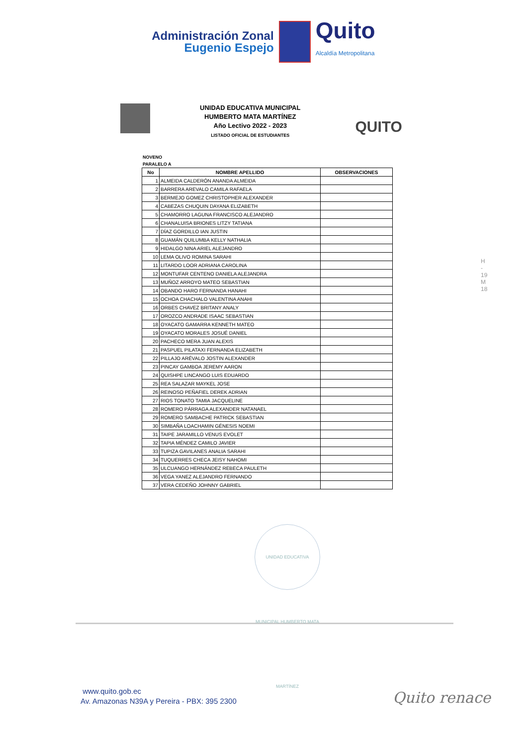Administración Zonal
Eugenio Espejo
Quito
Alcaldía Metropolitana
UNIDAD EDUCATIVA MUNICIPAL
HUMBERTO MATA MARTÍNEZ
Año Lectivo 2022 - 2023
LISTADO OFICIAL DE ESTUDIANTES
QUITO
NOVENO
PARALELO A
| No | NOMBRE APELLIDO | OBSERVACIONES |
| --- | --- | --- |
| 1 | ALMEIDA CALDERÓN ANANDA ALMEIDA | |
| 2 | BARRERA AREVALO CAMILA RAFAELA | |
| 3 | BERMEJO GOMEZ CHRISTOPHER ALEXANDER | |
| 4 | CABEZAS CHUQUIN DAYANA ELIZABETH | |
| 5 | CHAMORRO LAGUNA FRANCISCO ALEJANDRO | |
| 6 | CHANALUISA BRIONES LITZY TATIANA | |
| 7 | DÍAZ GORDILLO IAN JUSTIN | |
| 8 | GUAMÁN QUILUMBA KELLY NATHALIA | |
| 9 | HIDALGO NINA ARIEL ALEJANDRO | |
| 10 | LEMA OLIVO ROMINA SARAHI | |
| 11 | LITARDO LOOR ADRIANA CAROLINA | |
| 12 | MONTUFAR CENTENO DANIELA ALEJANDRA | |
| 13 | MUÑOZ ARROYO MATEO SEBASTIAN | |
| 14 | OBANDO HARO FERNANDA HANAHI | |
| 15 | OCHOA CHACHALO VALENTINA ANAHI | |
| 16 | ORBES CHAVEZ BRITANY ANALY | |
| 17 | OROZCO ANDRADE ISAAC SEBASTIAN | |
| 18 | OYACATO GAMARRA KENNETH MATEO | |
| 19 | OYACATO MORALES JOSUÉ DANIEL | |
| 20 | PACHECO MERA JUAN ALEXIS | |
| 21 | PASPUEL PILATAXI FERNANDA ELIZABETH | |
| 22 | PILLAJO ARÉVALO JOSTIN ALEXANDER | |
| 23 | PINCAY GAMBOA JEREMY AARON | |
| 24 | QUISHPE LINCANGO LUIS EDUARDO | |
| 25 | REA SALAZAR MAYKEL JOSE | |
| 26 | REINOSO PEÑAFIEL DEREK ADRIAN | |
| 27 | RIOS TONATO TAMIA JACQUELINE | |
| 28 | ROMERO PÁRRAGA ALEXANDER NATANAEL | |
| 29 | ROMERO SAMBACHE PATRICK SEBASTIAN | |
| 30 | SIMBAÑA LOACHAMIN GÉNESIS NOEMI | |
| 31 | TAIPE JARAMILLO VENUS EVOLET | |
| 32 | TAPIA MÉNDEZ CAMILO JAVIER | |
| 33 | TUPIZA GAVILANES ANALIA SARAHI | |
| 34 | TUQUERRES CHECA JEISY NAHOMI | |
| 35 | ULCUANGO HERNÁNDEZ REBECA PAULETH | |
| 36 | VEGA YANEZ ALEJANDRO FERNANDO | |
| 37 | VERA CEDEÑO JOHNNY GABRIEL | |
H - 19
M 18
UNIDAD EDUCATIVA MUNICIPAL HUMBERTO MATA MARTÍNEZ
www.quito.gob.ec
Av. Amazonas N39A y Pereira - PBX: 395 2300
Quito renace